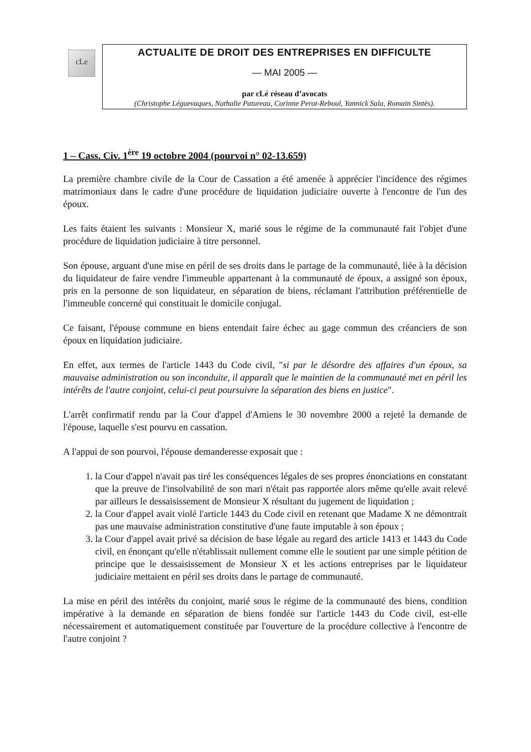cLe
ACTUALITE DE DROIT DES ENTREPRISES EN DIFFICULTE
— MAI 2005 —
par cLé réseau d’avocats
(Christophe Léguevaques, Nathalie Patureau, Corinne Perot-Reboul, Yannick Sala, Romain Sintès).
1 – Cass. Civ. 1<sup>ère</sup> 19 octobre 2004 (pourvoi n° 02-13.659)
La première chambre civile de la Cour de Cassation a été amenée à apprécier l'incidence des régimes matrimoniaux dans le cadre d'une procédure de liquidation judiciaire ouverte à l'encontre de l'un des époux.
Les faits étaient les suivants : Monsieur X, marié sous le régime de la communauté fait l'objet d'une procédure de liquidation judiciaire à titre personnel.
Son épouse, arguant d'une mise en péril de ses droits dans le partage de la communauté, liée à la décision du liquidateur de faire vendre l'immeuble appartenant à la communauté de époux, a assigné son époux, pris en la personne de son liquidateur, en séparation de biens, réclamant l'attribution préférentielle de l'immeuble concerné qui constituait le domicile conjugal.
Ce faisant, l'épouse commune en biens entendait faire échec au gage commun des créanciers de son époux en liquidation judiciaire.
En effet, aux termes de l'article 1443 du Code civil, "si par le désordre des affaires d'un époux, sa mauvaise administration ou son inconduite, il apparaît que le maintien de la communauté met en péril les intérêts de l'autre conjoint, celui-ci peut poursuivre la séparation des biens en justice".
L'arrêt confirmatif rendu par la Cour d'appel d'Amiens le 30 novembre 2000 a rejeté la demande de l'épouse, laquelle s'est pourvu en cassation.
A l'appui de son pourvoi, l'épouse demanderesse exposait que :
1. la Cour d'appel n'avait pas tiré les conséquences légales de ses propres énonciations en constatant que la preuve de l'insolvabilité de son mari n'était pas rapportée alors même qu'elle avait relevé par ailleurs le dessaisissement de Monsieur X résultant du jugement de liquidation ;
2. la Cour d'appel avait violé l'article 1443 du Code civil en retenant que Madame X ne démontrait pas une mauvaise administration constitutive d'une faute imputable à son époux ;
3. la Cour d'appel avait privé sa décision de base légale au regard des article 1413 et 1443 du Code civil, en énonçant qu'elle n'établissait nullement comme elle le soutient par une simple pétition de principe que le dessaisissement de Monsieur X et les actions entreprises par le liquidateur judiciaire mettaient en péril ses droits dans le partage de communauté.
La mise en péril des intérêts du conjoint, marié sous le régime de la communauté des biens, condition impérative à la demande en séparation de biens fondée sur l'article 1443 du Code civil, est-elle nécessairement et automatiquement constituée par l'ouverture de la procédure collective à l'encontre de l'autre conjoint ?